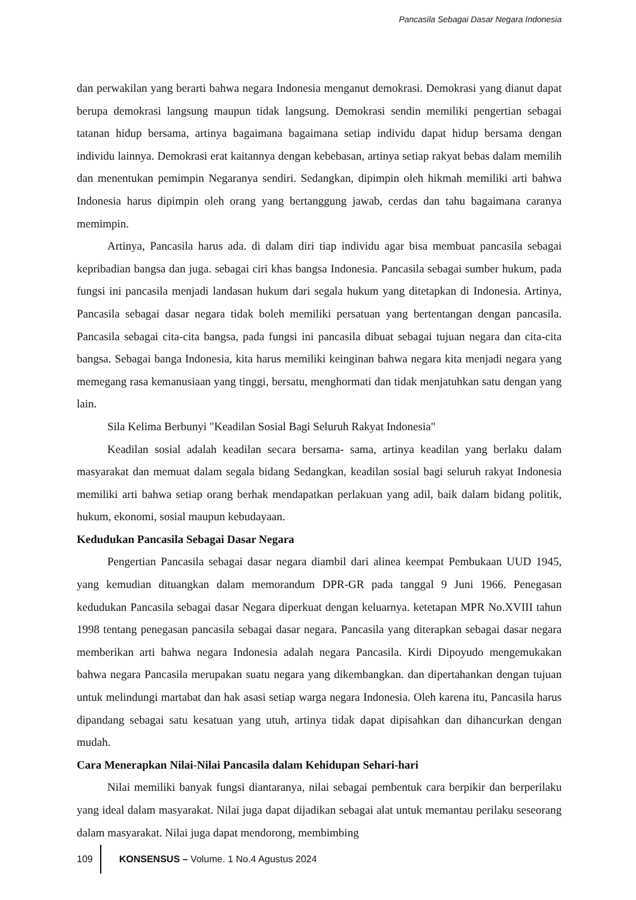Pancasila Sebagai Dasar Negara Indonesia
dan perwakilan yang berarti bahwa negara Indonesia menganut demokrasi. Demokrasi yang dianut dapat berupa demokrasi langsung maupun tidak langsung. Demokrasi sendin memiliki pengertian sebagai tatanan hidup bersama, artinya bagaimana bagaimana setiap individu dapat hidup bersama dengan individu lainnya. Demokrasi erat kaitannya dengan kebebasan, artinya setiap rakyat bebas dalam memilih dan menentukan pemimpin Negaranya sendiri. Sedangkan, dipimpin oleh hikmah memiliki arti bahwa Indonesia harus dipimpin oleh orang yang bertanggung jawab, cerdas dan tahu bagaimana caranya memimpin.
Artinya, Pancasila harus ada. di dalam diri tiap individu agar bisa membuat pancasila sebagai kepribadian bangsa dan juga. sebagai ciri khas bangsa Indonesia. Pancasila sebagai sumber hukum, pada fungsi ini pancasila menjadi landasan hukum dari segala hukum yang ditetapkan di Indonesia. Artinya, Pancasila sebagai dasar negara tidak boleh memiliki persatuan yang bertentangan dengan pancasila. Pancasila sebagai cita-cita bangsa, pada fungsi ini pancasila dibuat sebagai tujuan negara dan cita-cita bangsa. Sebagai banga Indonesia, kita harus memiliki keinginan bahwa negara kita menjadi negara yang memegang rasa kemanusiaan yang tinggi, bersatu, menghormati dan tidak menjatuhkan satu dengan yang lain.
Sila Kelima Berbunyi "Keadilan Sosial Bagi Seluruh Rakyat Indonesia"
Keadilan sosial adalah keadilan secara bersama- sama, artinya keadilan yang berlaku dalam masyarakat dan memuat dalam segala bidang Sedangkan, keadilan sosial bagi seluruh rakyat Indonesia memiliki arti bahwa setiap orang berhak mendapatkan perlakuan yang adil, baik dalam bidang politik, hukum, ekonomi, sosial maupun kebudayaan.
Kedudukan Pancasila Sebagai Dasar Negara
Pengertian Pancasila sebagai dasar negara diambil dari alinea keempat Pembukaan UUD 1945, yang kemudian dituangkan dalam memorandum DPR-GR pada tanggal 9 Juni 1966. Penegasan kedudukan Pancasila sebagai dasar Negara diperkuat dengan keluarnya. ketetapan MPR No.XVIII tahun 1998 tentang penegasan pancasila sebagai dasar negara. Pancasila yang diterapkan sebagai dasar negara memberikan arti bahwa negara Indonesia adalah negara Pancasila. Kirdi Dipoyudo mengemukakan bahwa negara Pancasila merupakan suatu negara yang dikembangkan. dan dipertahankan dengan tujuan untuk melindungi martabat dan hak asasi setiap warga negara Indonesia. Oleh karena itu, Pancasila harus dipandang sebagai satu kesatuan yang utuh, artinya tidak dapat dipisahkan dan dihancurkan dengan mudah.
Cara Menerapkan Nilai-Nilai Pancasila dalam Kehidupan Sehari-hari
Nilai memiliki banyak fungsi diantaranya, nilai sebagai pembentuk cara berpikir dan berperilaku yang ideal dalam masyarakat. Nilai juga dapat dijadikan sebagai alat untuk memantau perilaku seseorang dalam masyarakat. Nilai juga dapat mendorong, membimbing
109 KONSENSUS – Volume. 1 No.4 Agustus 2024